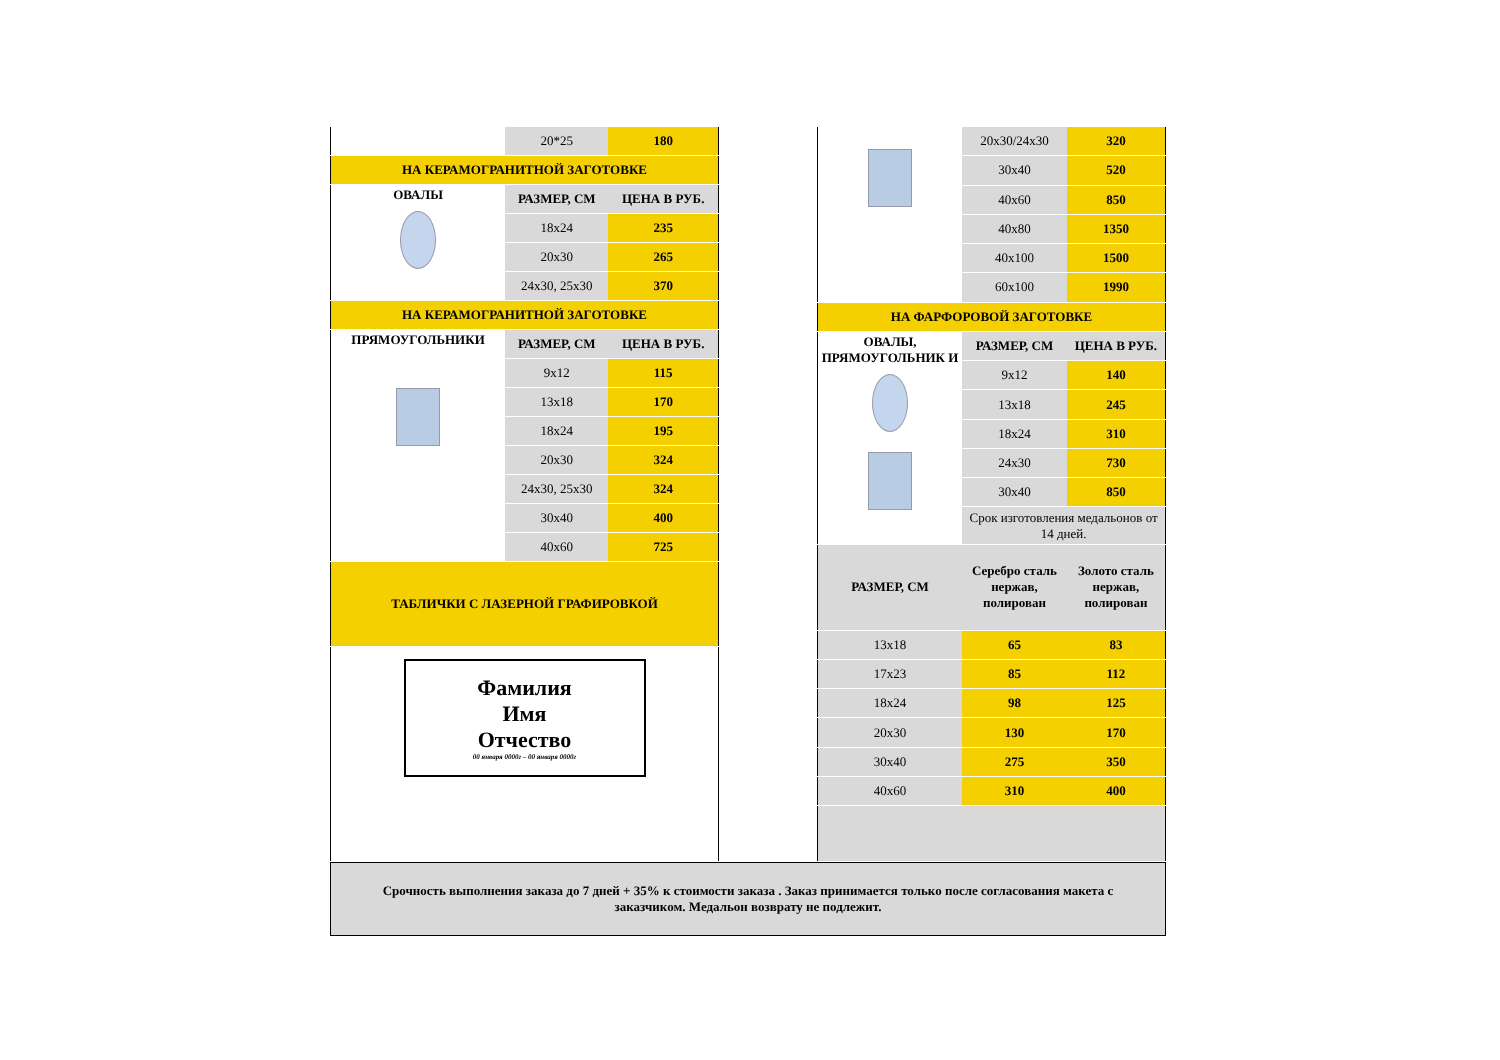| | 20*25 | 180 |
| НА КЕРАМОГРАНИТНОЙ ЗАГОТОВКЕ | | |
| ОВАЛЫ | РАЗМЕР, СМ | ЦЕНА В РУБ. |
| | 18x24 | 235 |
| | 20x30 | 265 |
| | 24x30, 25x30 | 370 |
| НА КЕРАМОГРАНИТНОЙ ЗАГОТОВКЕ | | |
| ПРЯМОУГОЛЬНИКИ | РАЗМЕР, СМ | ЦЕНА В РУБ. |
| | 9x12 | 115 |
| | 13x18 | 170 |
| | 18x24 | 195 |
| | 20x30 | 324 |
| | 24x30, 25x30 | 324 |
| | 30x40 | 400 |
| | 40x60 | 725 |
| ТАБЛИЧКИ С ЛАЗЕРНОЙ ГРАФИРОВКОЙ | | |
| Фамилия Имя Отчество 00 января 0000г – 00 января 0000г | | |
| | 20x30/24x30 | 320 |
| | 30x40 | 520 |
| | 40x60 | 850 |
| | 40x80 | 1350 |
| | 40x100 | 1500 |
| | 60x100 | 1990 |
| НА ФАРФОРОВОЙ ЗАГОТОВКЕ | | |
| ОВАЛЫ, ПРЯМОУГОЛЬНИК И | РАЗМЕР, СМ | ЦЕНА В РУБ. |
| | 9x12 | 140 |
| | 13x18 | 245 |
| | 18x24 | 310 |
| | 24x30 | 730 |
| | 30x40 | 850 |
| | Срок изготовления медальонов от 14 дней. | |
| РАЗМЕР, СМ | Серебро сталь нержав, полирован | Золото сталь нержав, полирован |
| 13x18 | 65 | 83 |
| 17x23 | 85 | 112 |
| 18x24 | 98 | 125 |
| 20x30 | 130 | 170 |
| 30x40 | 275 | 350 |
| 40x60 | 310 | 400 |
Срочность выполнения заказа до 7 дней + 35% к стоимости заказа . Заказ принимается только после согласования макета с заказчиком. Медальон возврату не подлежит.